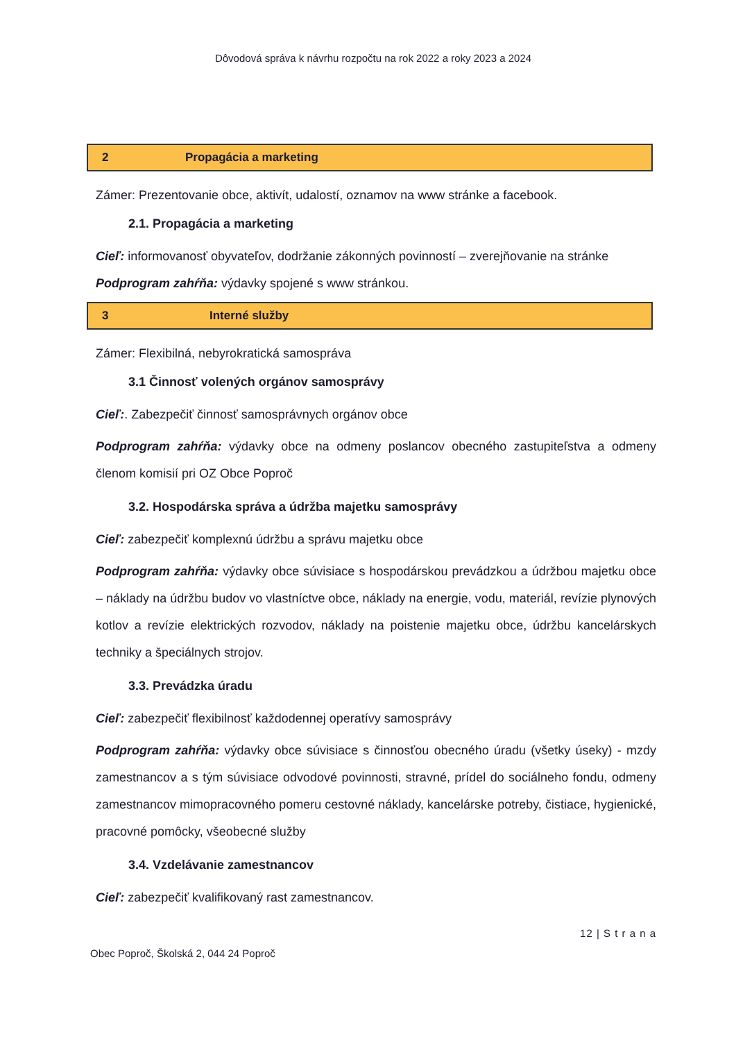Dôvodová správa k návrhu rozpočtu na rok 2022 a roky 2023 a 2024
| 2 | Propagácia a marketing |
Zámer: Prezentovanie obce, aktivít, udalostí, oznamov na www stránke a facebook.
2.1. Propagácia a marketing
Cieľ: informovanosť obyvateľov, dodržanie zákonných povinností – zverejňovanie na stránke
Podprogram zahŕňa: výdavky spojené s www stránkou.
| 3 | Interné služby |
Zámer: Flexibilná, nebyrokratická samospráva
3.1 Činnosť volených orgánov samosprávy
Cieľ:. Zabezpečiť činnosť samosprávnych orgánov obce
Podprogram zahŕňa: výdavky obce na odmeny poslancov obecného zastupiteľstva a odmeny členom komisií pri OZ Obce Poproč
3.2. Hospodárska správa a údržba majetku samosprávy
Cieľ: zabezpečiť komplexnú údržbu a správu majetku obce
Podprogram zahŕňa: výdavky obce súvisiace s hospodárskou prevádzkou a údržbou majetku obce – náklady na údržbu budov vo vlastníctve obce, náklady na energie, vodu, materiál, revízie plynových kotlov a revízie elektrických rozvodov, náklady na poistenie majetku obce, údržbu kancelárskych techniky a špeciálnych strojov.
3.3. Prevádzka úradu
Cieľ: zabezpečiť flexibilnosť každodennej operatívy samosprávy
Podprogram zahŕňa: výdavky obce súvisiace s činnosťou obecného úradu (všetky úseky) - mzdy zamestnancov a s tým súvisiace odvodové povinnosti, stravné, prídel do sociálneho fondu, odmeny zamestnancov mimopracovného pomeru cestovné náklady, kancelárske potreby, čistiace, hygienické, pracovné pomôcky, všeobecné služby
3.4. Vzdelávanie zamestnancov
Cieľ: zabezpečiť kvalifikovaný rast zamestnancov.
12 | S t r a n a
Obec Poproč, Školská 2, 044 24 Poproč